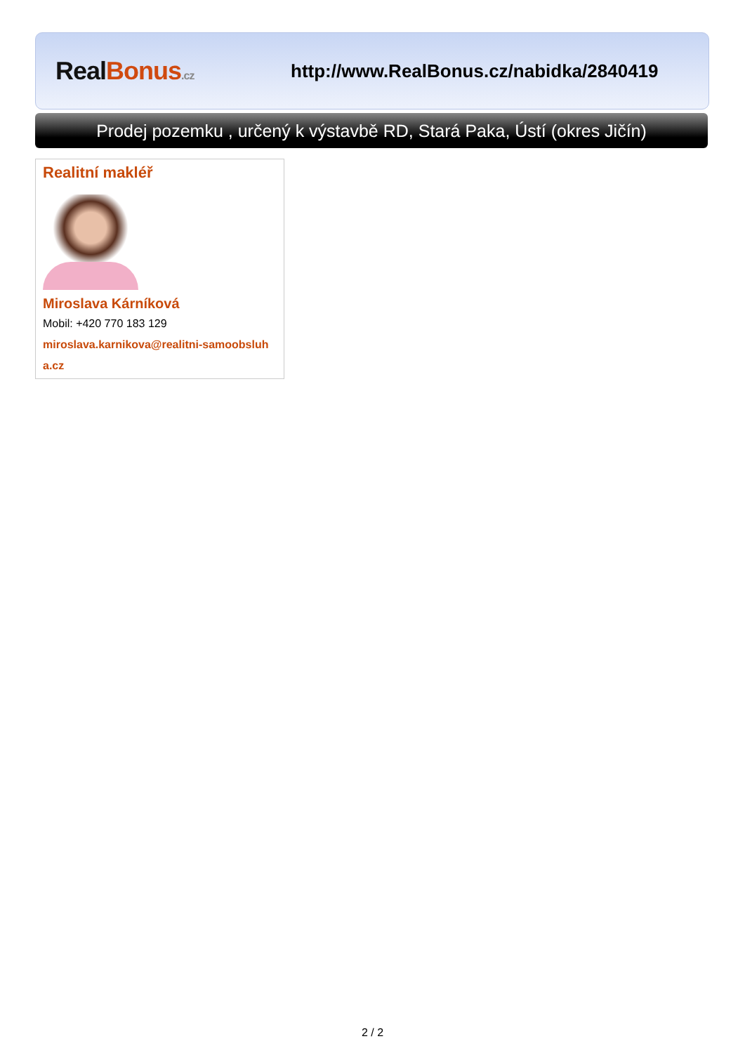Real Bonus.cz
http://www.RealBonus.cz/nabidka/2840419
Prodej pozemku , určený k výstavbě RD, Stará Paka, Ústí (okres Jičín)
Realitní makléř
Miroslava Kárníková
Mobil: +420 770 183 129
miroslava.karnikova@realitni-samoobsluha.cz
2 / 2